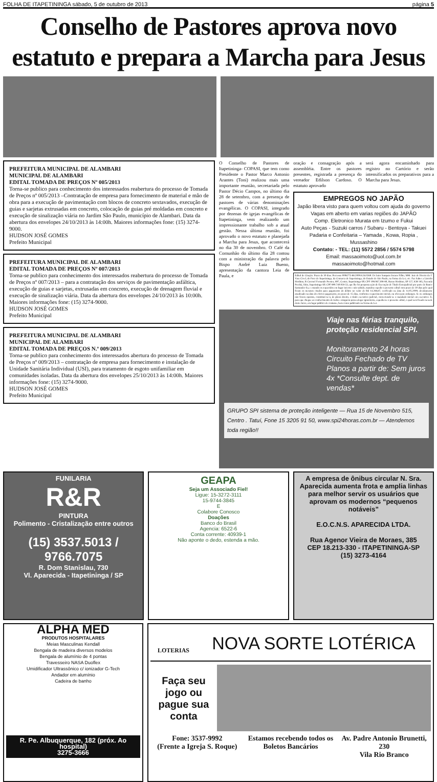FOLHA DE ITAPETININGA sábado, 5 de outubro de 2013 página 5
Conselho de Pastores aprova novo estatuto e prepara a Marcha para Jesus
PREFEITURA MUNICIPAL DE ALAMBARI
MUNICIPAL DE ALAMBARI
EDITAL TOMADA DE PREÇOS Nº 005/2013
Torna-se publico para conhecimento dos interessados reabertura do processo de Tomada de Preços nº 005/2013 –Contratação de empresa para fornecimento de material e mão de obra para a execução de pavimentação com blocos de concreto sextavados, execução de guias e sarjetas extrusadas em concreto, colocação de guias pré moldadas em concreto e execução de sinalização viária no Jardim São Paulo, município de Alambari. Data da abertura dos envelopes 24/10/2013 às 14:00h. Maiores informações fone: (15) 3274-9000.
HUDSON JOSÉ GOMES
Prefeito Municipal
PREFEITURA MUNICIPAL DE ALAMBARI
EDITAL TOMADA DE PREÇOS Nº 007/2013
Torna-se publico para conhecimento dos interessados reabertura do processo de Tomada de Preços nº 007/2013 – para a contratação dos serviços de pavimentação asfáltica, execução de guias e sarjetas, extrusadas em concreto, execução de drenagem fluvial e execução de sinalização viária. Data da abertura dos envelopes 24/10/2013 às 10:00h. Maiores informações fone: (15) 3274-9000.
HUDSON JOSÉ GOMES
Prefeito Municipal
PREFEITURA MUNICIPAL DE ALAMBARI
MUNICIPAL DE ALAMBARI
EDITAL TOMADA DE PREÇOS N.º 009/2013
Torna-se publico para conhecimento dos interessados abertura do processo de Tomada de Preços nº 009/2013 – contratação de empresa para fornecimento e instalação de Unidade Sanitária Individual (USI), para tratamento de esgoto unifamiliar em comunidades isoladas. Data da abertura dos envelopes 25/10/2013 às 14:00h. Maiores informações fone: (15) 3274-9000.
HUDSON JOSÉ GOMES
Prefeito Municipal
O Conselho de Pastores de Itapetininga- COPASI, que tem como Presidente o Pastor Marco Antonio Arantes (Toni) realizou mais uma importante reunião, secretariada pelo Pastor Décio Campos, no último dia 28 de setembro, com a presença de pastores de várias denominações evangélicas. O COPASI, integrado por dezenas de igejas evangélicas de Itapetininga, vem realizando um impressionante trabalho sob a atual gestão. Nessa última reunião, foi aprovado o novo estatuto e planejada a Marcha para Jesus, que acontecerá no dia 30 de novembro. O Café da Comunhão do último dia 28 contou com a ministração da palavra pelo Bispo André Luiz Bueno, apresentação da cantora Leia de Paula, e
oração e consagração após a assembléia. Entre os pastores presentes, registrada a presença do vereador Edilson Cardoso. O estatuto aprovado
será agora encaminhado para registro no Cartório e serão intensificados os preparativos para a Marcha para Jesus.
EMPREGOS NO JAPÃO
Japão libera visto para quem voltou com ajuda do governo
Vagas em aberto em varias regiões do JAPÃO
Comp. Eletronico Murata em Izumo e Fukui
Auto Peças - Suzuki carros / Subaru - Bentoya - Takuei
Padaria e Confeitaria – Yamada , Kowa, Ropia , Mussashino
Contato: - TEL: (11) 5572 2856 / 5574 5798
Email: massaoimoto@uol.com.br
massaoimoto@hotmail.com
Edital de Citação. Prazo de 30 dias. Processo 0006775-88.2009.8.26.0269. Dr Jairo Sampaio Incane Filho, MM. Juiz de Direito da 1ª Vara Cível, do Foro de Itapetininga, da Comarca de Itapetininga, do Estado de São Paulo, na forma da Lei, etc. Faz Saber a Lincoln Hoshino, R Coronel Fernando Prestes, 897, Centro, Itapetininga-SP, CPF 198.067.308-80, Haruo Hoshino, SP 127, KM 185, Fazenda Perobá, Sítio, Itapetininga-SP, CPF 890.740.928-53, que lhe foi proposta ação de Execução de Título Extrajudicial por parte de Banco Santander Sa, e estando os requeridos em lugar incerto e não sabido, mandou expedir o presente edital com prazo de 30 dias pelo qual ficam os mesmos citados para pagamento do débito no valor de R$ 14.288,87, verificado na data de 14.05.2009, devidamente atualizado na data do efetivo pagamento, no prazo de 15 dias, conforme requerimento inicial, ou ofereçam embargos. Se os embargos não forem opostos, constituir-se-á, de pleno direito, o título executivo judicial, convertendo-se o mandado inicial em executivo. E, para que chegue ao conhecimento de todos e ninguém possa alegar ignorância, expediu-se o presente edital, o qual será fixado na sede deste Juízo, em lugar público de costume, bem como publicado na forma da Lei.
Viaje nas férias tranquilo, proteção residencial SPI.
Monitoramento 24 horas
Circuito Fechado de TV
Planos a partir de: Sem juros 4x *Consulte dept. de vendas*
GRUPO SPI sistema de proteção inteligente — Rua 15 de Novembro 515, Centro . Tatuí, Fone 15 3205 91 50, www.spi24horas.com.br — Atendemos toda região!!
FUNILARIA
R&R
PINTURA
Polimento - Cristalização entre outros
(15) 3537.5013 / 9766.7075
R. Dom Stanislau, 730
Vl. Aparecida - Itapetininga / SP
GEAPA
Seja um Associado Fiel!
Ligue: 15-3272-3111
15-9744-3845
E
Colabore Conosco
Doações
Banco do Brasil
Agencia: 6522-6
Conta corrente: 40939-1
Não aponte o dedo, estenda a mão.
A empresa de ônibus circular N. Sra. Aparecida aumenta frota e amplia linhas para melhor servir os usuários que aprovam os modernos “pequenos notáveis”
E.O.C.N.S. APARECIDA LTDA.
Rua Agenor Vieira de Moraes, 385
CEP 18.213-330 - ITAPETININGA-SP
(15) 3273-4164
ALPHA MED
PRODUTOS HOSPITALARES
Meias Masculinas Kendall
Bengala de madeira diversos modelos
Bengala de alumínio de 4 pontas
Travesseiro NASA Duoflex
Umidificador Ultrassônico c/ ionizador G-Tech
Andador em alumínio
Cadeira de banho
R. Pe. Albuquerque, 182 (próx. Ao hospital)
3275-3666
LOTERIAS NOVA SORTE LOTÉRICA
Faça seu jogo ou pague sua conta
Fone: 3537-9992
(Frente a Igreja S. Roque) Estamos recebendo todos os Boletos Bancários Av. Padre Antonio Brunetti, 230
Vila Rio Branco